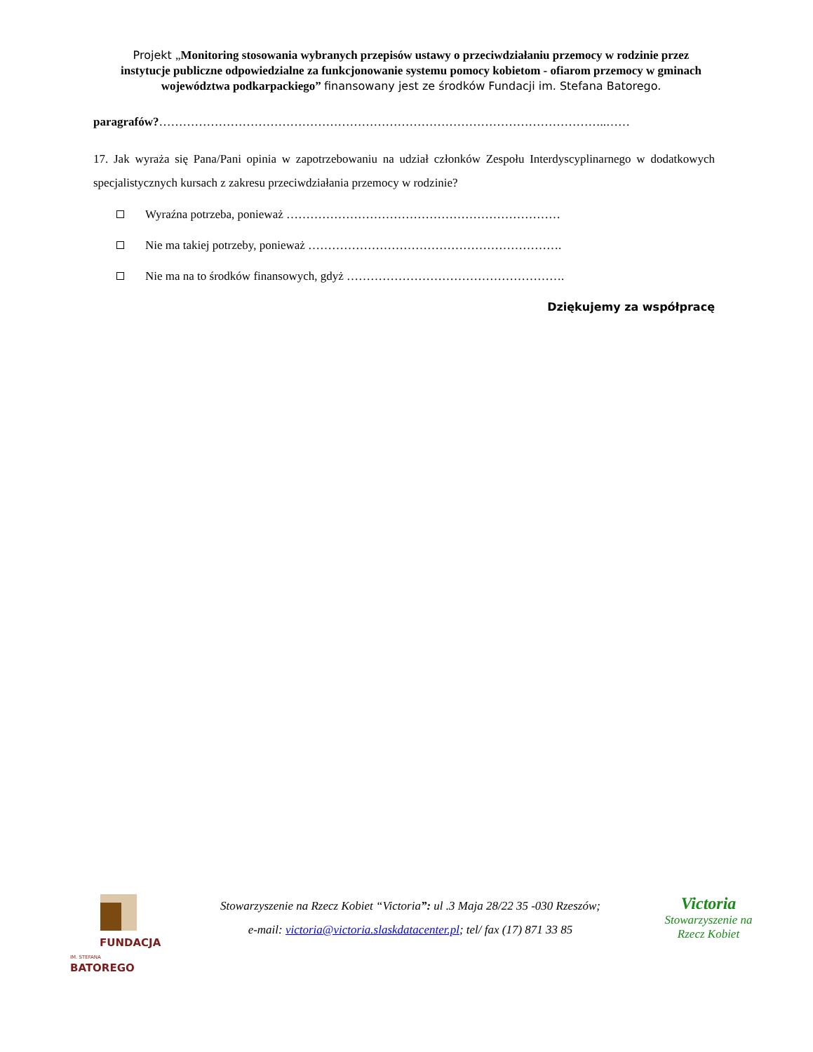Projekt „Monitoring stosowania wybranych przepisów ustawy o przeciwdziałaniu przemocy w rodzinie przez instytucje publiczne odpowiedzialne za funkcjonowanie systemu pomocy kobietom - ofiarom przemocy w gminach województwa podkarpackiego” finansowany jest ze środków Fundacji im. Stefana Batorego.
paragrafów?…………………………………………………………………………………………………..……
17. Jak wyraża się Pana/Pani opinia w zapotrzebowaniu na udział członków Zespołu Interdyscyplinarnego w dodatkowych specjalistycznych kursach z zakresu przeciwdziałania przemocy w rodzinie?
Wyraźna potrzeba, ponieważ ……………………………………………………………
Nie ma takiej potrzeby, ponieważ ……………………………………………………….
Nie ma na to środków finansowych, gdyż ……………………………………………….
Dziękujemy za współpracę
FUNDACJA
IM. STEFANA BATOREGO
Stowarzyszenie na Rzecz Kobiet “Victoria”: ul .3 Maja 28/22 35 -030 Rzeszów;
e-mail: victoria@victoria.slaskdatacenter.pl; tel/ fax (17) 871 33 85
Victoria
Stowarzyszenie na
Rzecz Kobiet